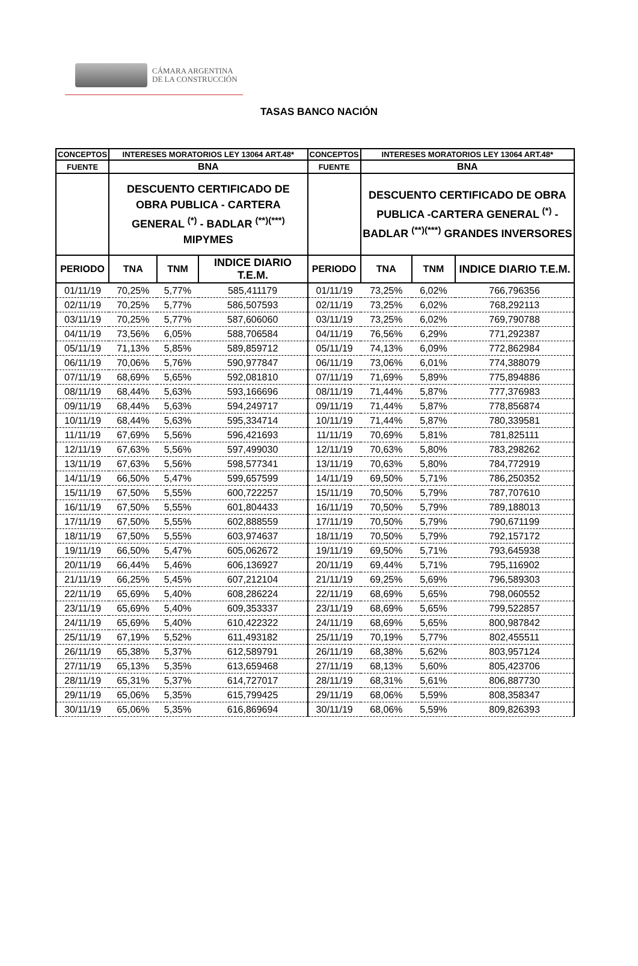CÁMARA ARGENTINA
DE LA CONSTRUCCIÓN
TASAS BANCO NACIÓN
| CONCEPTOS | INTERESES MORATORIOS LEY 13064 ART.48* | | | CONCEPTOS | INTERESES MORATORIOS LEY 13064 ART.48* | | |
| --- | --- | --- | --- | --- | --- | --- | --- |
| FUENTE | BNA | | | FUENTE | BNA | | |
| | DESCUENTO CERTIFICADO DE OBRA PUBLICA - CARTERA GENERAL <sup>(*)</sup> - BADLAR <sup>(**)(***)</sup> MIPYMES | | | | DESCUENTO CERTIFICADO DE OBRA PUBLICA -CARTERA GENERAL <sup>(*)</sup> - BADLAR <sup>(**)(***)</sup> GRANDES INVERSORES | | |
| PERIODO | TNA | TNM | INDICE DIARIO T.E.M. | PERIODO | TNA | TNM | INDICE DIARIO T.E.M. |
| 01/11/19 | 70,25% | 5,77% | 585,411179 | 01/11/19 | 73,25% | 6,02% | 766,796356 |
| 02/11/19 | 70,25% | 5,77% | 586,507593 | 02/11/19 | 73,25% | 6,02% | 768,292113 |
| 03/11/19 | 70,25% | 5,77% | 587,606060 | 03/11/19 | 73,25% | 6,02% | 769,790788 |
| 04/11/19 | 73,56% | 6,05% | 588,706584 | 04/11/19 | 76,56% | 6,29% | 771,292387 |
| 05/11/19 | 71,13% | 5,85% | 589,859712 | 05/11/19 | 74,13% | 6,09% | 772,862984 |
| 06/11/19 | 70,06% | 5,76% | 590,977847 | 06/11/19 | 73,06% | 6,01% | 774,388079 |
| 07/11/19 | 68,69% | 5,65% | 592,081810 | 07/11/19 | 71,69% | 5,89% | 775,894886 |
| 08/11/19 | 68,44% | 5,63% | 593,166696 | 08/11/19 | 71,44% | 5,87% | 777,376983 |
| 09/11/19 | 68,44% | 5,63% | 594,249717 | 09/11/19 | 71,44% | 5,87% | 778,856874 |
| 10/11/19 | 68,44% | 5,63% | 595,334714 | 10/11/19 | 71,44% | 5,87% | 780,339581 |
| 11/11/19 | 67,69% | 5,56% | 596,421693 | 11/11/19 | 70,69% | 5,81% | 781,825111 |
| 12/11/19 | 67,63% | 5,56% | 597,499030 | 12/11/19 | 70,63% | 5,80% | 783,298262 |
| 13/11/19 | 67,63% | 5,56% | 598,577341 | 13/11/19 | 70,63% | 5,80% | 784,772919 |
| 14/11/19 | 66,50% | 5,47% | 599,657599 | 14/11/19 | 69,50% | 5,71% | 786,250352 |
| 15/11/19 | 67,50% | 5,55% | 600,722257 | 15/11/19 | 70,50% | 5,79% | 787,707610 |
| 16/11/19 | 67,50% | 5,55% | 601,804433 | 16/11/19 | 70,50% | 5,79% | 789,188013 |
| 17/11/19 | 67,50% | 5,55% | 602,888559 | 17/11/19 | 70,50% | 5,79% | 790,671199 |
| 18/11/19 | 67,50% | 5,55% | 603,974637 | 18/11/19 | 70,50% | 5,79% | 792,157172 |
| 19/11/19 | 66,50% | 5,47% | 605,062672 | 19/11/19 | 69,50% | 5,71% | 793,645938 |
| 20/11/19 | 66,44% | 5,46% | 606,136927 | 20/11/19 | 69,44% | 5,71% | 795,116902 |
| 21/11/19 | 66,25% | 5,45% | 607,212104 | 21/11/19 | 69,25% | 5,69% | 796,589303 |
| 22/11/19 | 65,69% | 5,40% | 608,286224 | 22/11/19 | 68,69% | 5,65% | 798,060552 |
| 23/11/19 | 65,69% | 5,40% | 609,353337 | 23/11/19 | 68,69% | 5,65% | 799,522857 |
| 24/11/19 | 65,69% | 5,40% | 610,422322 | 24/11/19 | 68,69% | 5,65% | 800,987842 |
| 25/11/19 | 67,19% | 5,52% | 611,493182 | 25/11/19 | 70,19% | 5,77% | 802,455511 |
| 26/11/19 | 65,38% | 5,37% | 612,589791 | 26/11/19 | 68,38% | 5,62% | 803,957124 |
| 27/11/19 | 65,13% | 5,35% | 613,659468 | 27/11/19 | 68,13% | 5,60% | 805,423706 |
| 28/11/19 | 65,31% | 5,37% | 614,727017 | 28/11/19 | 68,31% | 5,61% | 806,887730 |
| 29/11/19 | 65,06% | 5,35% | 615,799425 | 29/11/19 | 68,06% | 5,59% | 808,358347 |
| 30/11/19 | 65,06% | 5,35% | 616,869694 | 30/11/19 | 68,06% | 5,59% | 809,826393 |